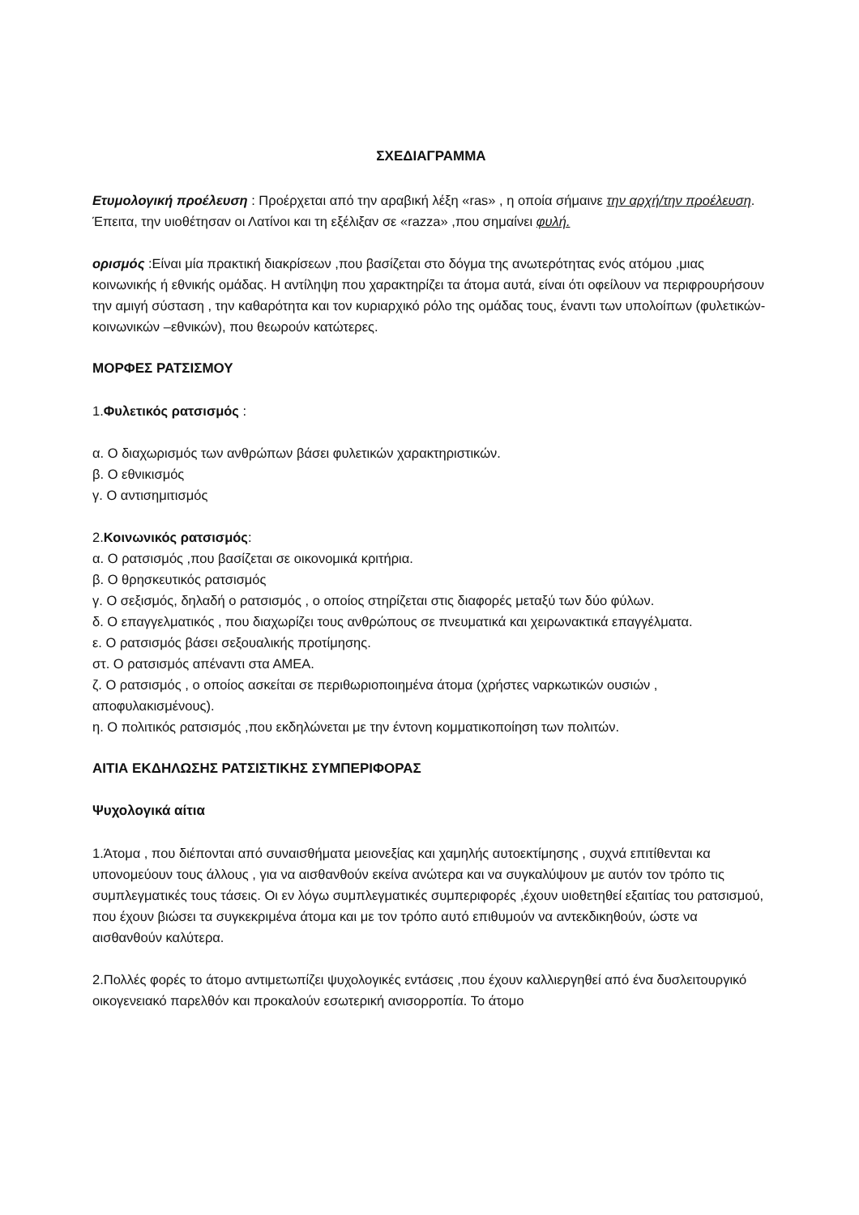ΣΧΕΔΙΑΓΡΑΜΜΑ
Ετυμολογική προέλευση : Προέρχεται από την αραβική λέξη «ras» , η οποία σήμαινε την αρχή/την προέλευση. Έπειτα, την υιοθέτησαν οι Λατίνοι και τη εξέλιξαν σε «razza» ,που σημαίνει φυλή.
ορισμός :Είναι μία πρακτική διακρίσεων ,που βασίζεται στο δόγμα της ανωτερότητας ενός ατόμου ,μιας κοινωνικής ή εθνικής ομάδας. Η αντίληψη που χαρακτηρίζει τα άτομα αυτά, είναι ότι οφείλουν να περιφρουρήσουν την αμιγή σύσταση , την καθαρότητα και τον κυριαρχικό ρόλο της ομάδας τους, έναντι των υπολοίπων (φυλετικών- κοινωνικών –εθνικών), που θεωρούν κατώτερες.
ΜΟΡΦΕΣ ΡΑΤΣΙΣΜΟΥ
1.Φυλετικός ρατσισμός :
α. Ο διαχωρισμός των ανθρώπων βάσει φυλετικών χαρακτηριστικών.
β. Ο εθνικισμός
γ. Ο αντισημιτισμός
2.Κοινωνικός ρατσισμός:
α. Ο ρατσισμός ,που βασίζεται σε οικονομικά κριτήρια.
β. Ο θρησκευτικός ρατσισμός
γ. Ο σεξισμός, δηλαδή ο ρατσισμός , ο οποίος στηρίζεται στις διαφορές μεταξύ των δύο φύλων.
δ. Ο επαγγελματικός , που διαχωρίζει τους ανθρώπους σε πνευματικά και χειρωνακτικά επαγγέλματα.
ε. Ο ρατσισμός βάσει σεξουαλικής προτίμησης.
στ. Ο ρατσισμός απέναντι στα ΑΜΕΑ.
ζ. Ο ρατσισμός , ο οποίος ασκείται σε περιθωριοποιημένα άτομα (χρήστες ναρκωτικών ουσιών , αποφυλακισμένους).
η. Ο πολιτικός ρατσισμός ,που εκδηλώνεται με την έντονη κομματικοποίηση των πολιτών.
ΑΙΤΙΑ ΕΚΔΗΛΩΣΗΣ ΡΑΤΣΙΣΤΙΚΗΣ ΣΥΜΠΕΡΙΦΟΡΑΣ
Ψυχολογικά αίτια
1.Άτομα , που διέπονται από συναισθήματα μειονεξίας και χαμηλής αυτοεκτίμησης , συχνά επιτίθενται κα υπονομεύουν τους άλλους , για να αισθανθούν εκείνα ανώτερα και να συγκαλύψουν με αυτόν τον τρόπο τις συμπλεγματικές τους τάσεις. Οι εν λόγω συμπλεγματικές συμπεριφορές ,έχουν υιοθετηθεί εξαιτίας του ρατσισμού, που έχουν βιώσει τα συγκεκριμένα άτομα και με τον τρόπο αυτό επιθυμούν να αντεκδικηθούν, ώστε να αισθανθούν καλύτερα.
2.Πολλές φορές το άτομο αντιμετωπίζει ψυχολογικές εντάσεις ,που έχουν καλλιεργηθεί από ένα δυσλειτουργικό οικογενειακό παρελθόν και προκαλούν εσωτερική ανισορροπία. Το άτομο